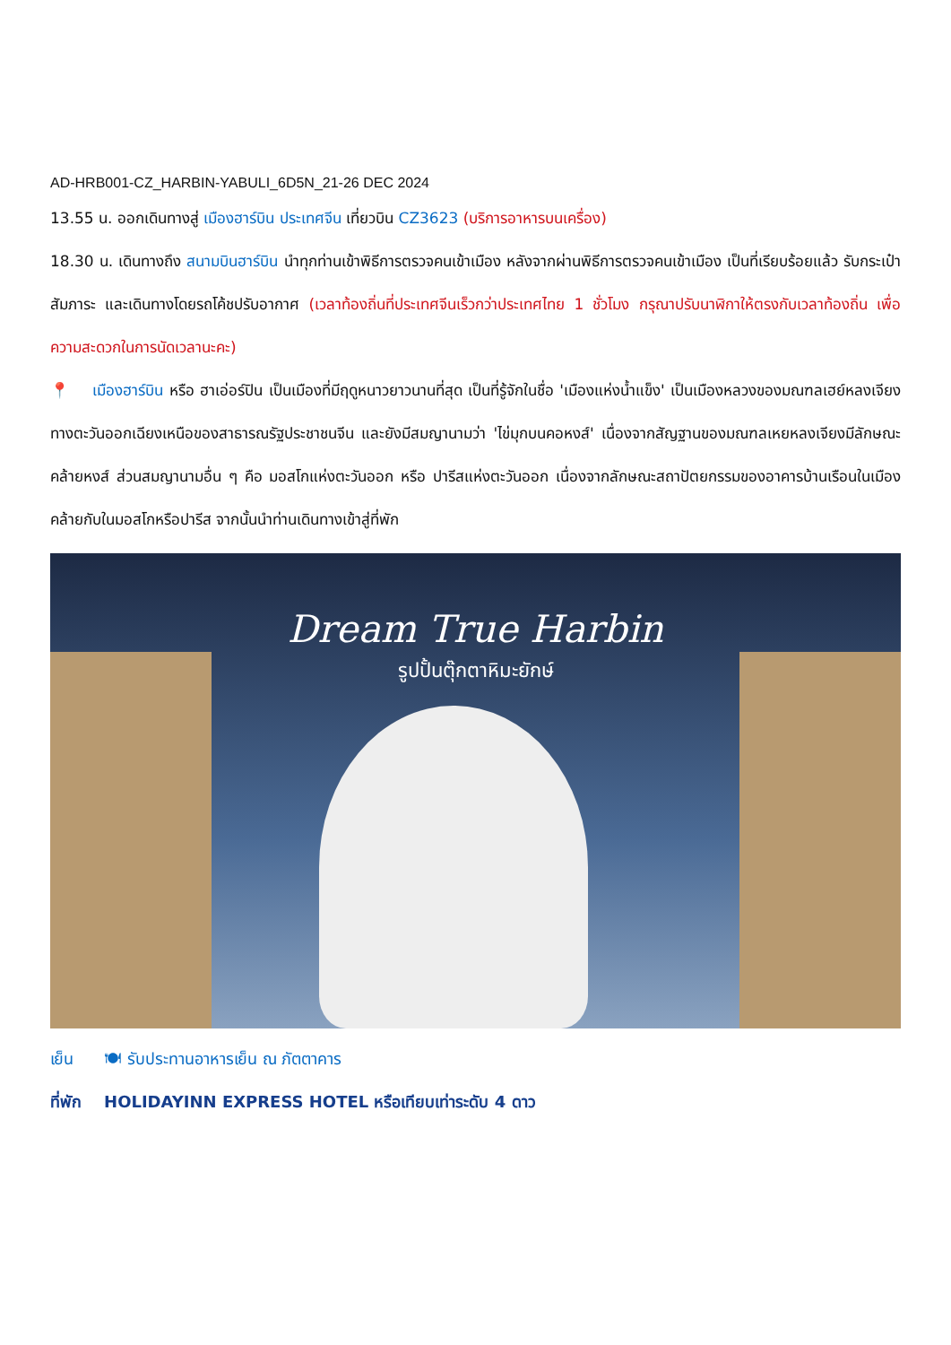AD-HRB001-CZ_HARBIN-YABULI_6D5N_21-26 DEC 2024
13.55 น. ออกเดินทางสู่ เมืองฮาร์บิน ประเทศจีน เที่ยวบิน CZ3623 (บริการอาหารบนเครื่อง)
18.30 น. เดินทางถึง สนามบินฮาร์บิน นำทุกท่านเข้าพิธีการตรวจคนเข้าเมือง หลังจากผ่านพิธีการตรวจคนเข้าเมือง เป็นที่เรียบร้อยแล้ว รับกระเป๋าสัมภาระ และเดินทางโดยรถโค้ชปรับอากาศ (เวลาท้องถิ่นที่ประเทศจีนเร็วกว่าประเทศไทย 1 ชั่วโมง กรุณาปรับนาฬิกาให้ตรงกับเวลาท้องถิ่น เพื่อความสะดวกในการนัดเวลานะคะ)
📍 เมืองฮาร์บิน หรือ ฮาเอ่อร์ปิน เป็นเมืองที่มีฤดูหนาวยาวนานที่สุด เป็นที่รู้จักในชื่อ 'เมืองแห่งน้ำแข็ง' เป็นเมืองหลวงของมณฑลเฮย์หลงเจียง ทางตะวันออกเฉียงเหนือของสาธารณรัฐประชาชนจีน และยังมีสมญานามว่า 'ไข่มุกบนคอหงส์' เนื่องจากสัญฐานของมณฑลเหยหลงเจียงมีลักษณะคล้ายหงส์ ส่วนสมญานามอื่น ๆ คือ มอสโกแห่งตะวันออก หรือ ปารีสแห่งตะวันออก เนื่องจากลักษณะสถาปัตยกรรมของอาคารบ้านเรือนในเมืองคล้ายกับในมอสโกหรือปารีส จากนั้นนำท่านเดินทางเข้าสู่ที่พัก
Dream True Harbin
รูปปั้นตุ๊กตาหิมะยักษ์
เย็น 🍽 รับประทานอาหารเย็น ณ ภัตตาคาร
ที่พัก HOLIDAYINN EXPRESS HOTEL หรือเทียบเท่าระดับ 4 ดาว